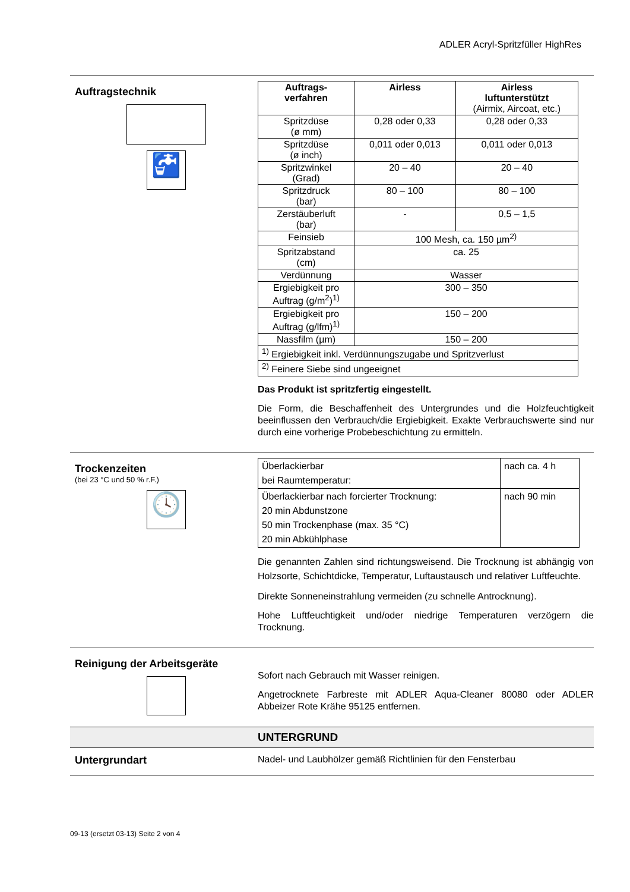ADLER Acryl-Spritzfüller HighRes
Auftragstechnik
🚰
| Auftrags- verfahren | Airless | Airless luftunterstützt (Airmix, Aircoat, etc.) |
| --- | --- | --- |
| Spritzdüse (ø mm) | 0,28 oder 0,33 | 0,28 oder 0,33 |
| Spritzdüse (ø inch) | 0,011 oder 0,013 | 0,011 oder 0,013 |
| Spritzwinkel (Grad) | 20 – 40 | 20 – 40 |
| Spritzdruck (bar) | 80 – 100 | 80 – 100 |
| Zerstäuberluft (bar) | - | 0,5 – 1,5 |
| Feinsieb | 100 Mesh, ca. 150 µm<sup>2)</sup> | |
| Spritzabstand (cm) | ca. 25 | |
| Verdünnung | Wasser | |
| Ergiebigkeit pro Auftrag (g/m<sup>2</sup>)<sup>1)</sup> | 300 – 350 | |
| Ergiebigkeit pro Auftrag (g/lfm)<sup>1)</sup> | 150 – 200 | |
| Nassfilm (µm) | 150 – 200 | |
| <sup>1)</sup> Ergiebigkeit inkl. Verdünnungszugabe und Spritzverlust | | |
| <sup>2)</sup> Feinere Siebe sind ungeeignet | | |
Das Produkt ist spritzfertig eingestellt.
Die Form, die Beschaffenheit des Untergrundes und die Holzfeuchtigkeit beeinflussen den Verbrauch/die Ergiebigkeit. Exakte Verbrauchswerte sind nur durch eine vorherige Probebeschichtung zu ermitteln.
Trockenzeiten
(bei 23 °C und 50 % r.F.)
🕓
| Überlackierbar bei Raumtemperatur: | nach ca. 4 h |
| Überlackierbar nach forcierter Trocknung: 20 min Abdunstzone 50 min Trockenphase (max. 35 °C) 20 min Abkühlphase | nach 90 min |
Die genannten Zahlen sind richtungsweisend. Die Trocknung ist abhängig von Holzsorte, Schichtdicke, Temperatur, Luftaustausch und relativer Luftfeuchte.
Direkte Sonneneinstrahlung vermeiden (zu schnelle Antrocknung).
Hohe Luftfeuchtigkeit und/oder niedrige Temperaturen verzögern die Trocknung.
Reinigung der Arbeitsgeräte
Sofort nach Gebrauch mit Wasser reinigen.
Angetrocknete Farbreste mit ADLER Aqua-Cleaner 80080 oder ADLER Abbeizer Rote Krähe 95125 entfernen.
UNTERGRUND
Untergrundart Nadel- und Laubhölzer gemäß Richtlinien für den Fensterbau
09-13 (ersetzt 03-13) Seite 2 von 4